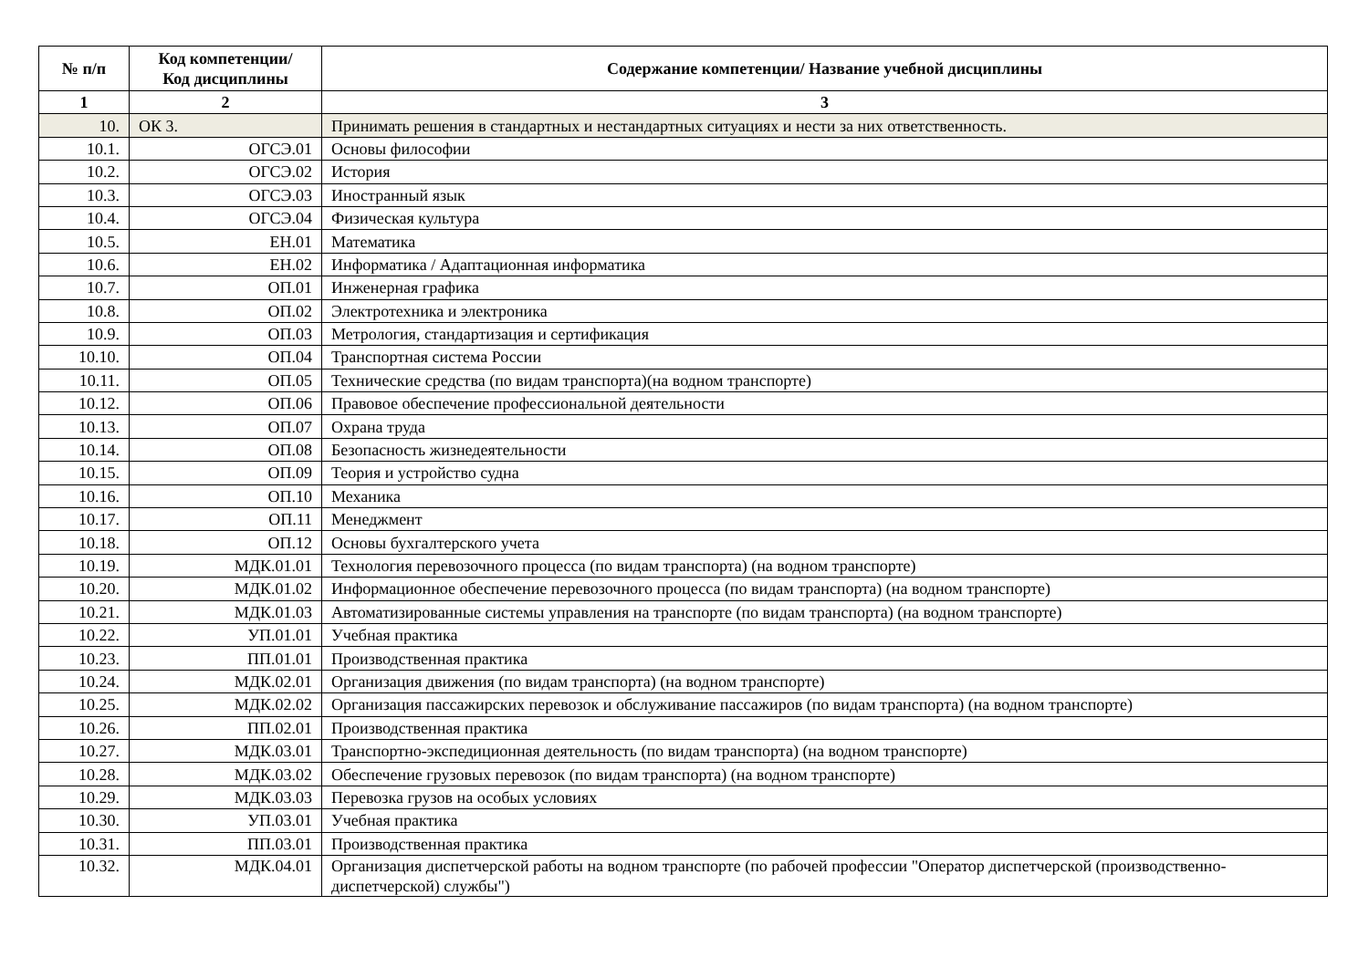| № п/п | Код компетенции/ Код дисциплины | Содержание компетенции/ Название учебной дисциплины |
| --- | --- | --- |
| 1 | 2 | 3 |
| 10. | ОК 3. | Принимать решения в стандартных и нестандартных ситуациях и нести за них ответственность. |
| 10.1. | ОГСЭ.01 | Основы философии |
| 10.2. | ОГСЭ.02 | История |
| 10.3. | ОГСЭ.03 | Иностранный язык |
| 10.4. | ОГСЭ.04 | Физическая культура |
| 10.5. | ЕН.01 | Математика |
| 10.6. | ЕН.02 | Информатика / Адаптационная информатика |
| 10.7. | ОП.01 | Инженерная графика |
| 10.8. | ОП.02 | Электротехника и электроника |
| 10.9. | ОП.03 | Метрология, стандартизация и сертификация |
| 10.10. | ОП.04 | Транспортная система России |
| 10.11. | ОП.05 | Технические средства (по видам транспорта)(на водном транспорте) |
| 10.12. | ОП.06 | Правовое обеспечение профессиональной деятельности |
| 10.13. | ОП.07 | Охрана труда |
| 10.14. | ОП.08 | Безопасность жизнедеятельности |
| 10.15. | ОП.09 | Теория и устройство судна |
| 10.16. | ОП.10 | Механика |
| 10.17. | ОП.11 | Менеджмент |
| 10.18. | ОП.12 | Основы бухгалтерского учета |
| 10.19. | МДК.01.01 | Технология перевозочного процесса (по видам транспорта) (на водном транспорте) |
| 10.20. | МДК.01.02 | Информационное обеспечение перевозочного процесса (по видам транспорта) (на водном транспорте) |
| 10.21. | МДК.01.03 | Автоматизированные системы управления на транспорте (по видам транспорта) (на водном транспорте) |
| 10.22. | УП.01.01 | Учебная практика |
| 10.23. | ПП.01.01 | Производственная практика |
| 10.24. | МДК.02.01 | Организация движения (по видам транспорта) (на водном транспорте) |
| 10.25. | МДК.02.02 | Организация пассажирских перевозок и обслуживание пассажиров (по видам транспорта) (на водном транспорте) |
| 10.26. | ПП.02.01 | Производственная практика |
| 10.27. | МДК.03.01 | Транспортно-экспедиционная деятельность (по видам транспорта) (на водном транспорте) |
| 10.28. | МДК.03.02 | Обеспечение грузовых перевозок (по видам транспорта) (на водном транспорте) |
| 10.29. | МДК.03.03 | Перевозка грузов на особых условиях |
| 10.30. | УП.03.01 | Учебная практика |
| 10.31. | ПП.03.01 | Производственная практика |
| 10.32. | МДК.04.01 | Организация диспетчерской работы на водном транспорте (по рабочей профессии "Оператор диспетчерской (производственно-диспетчерской) службы") |